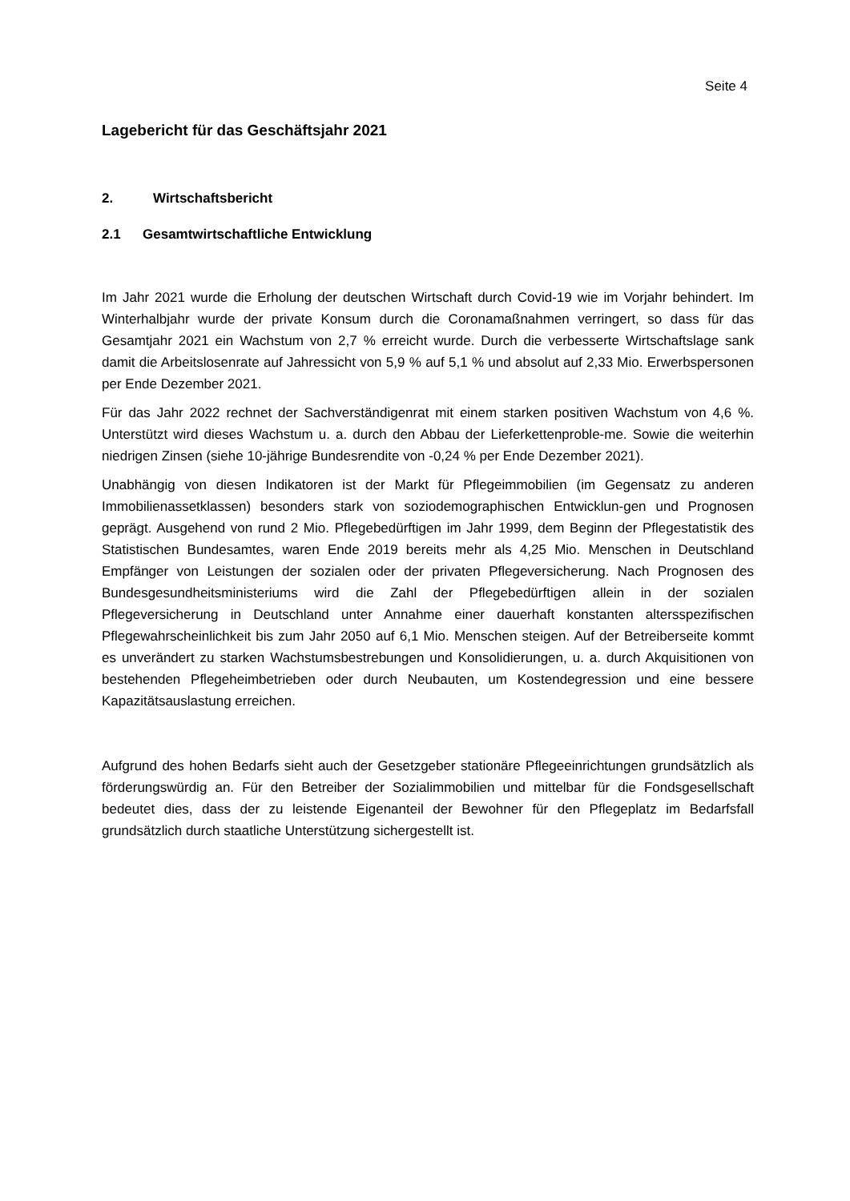Seite 4
Lagebericht für das Geschäftsjahr 2021
2. Wirtschaftsbericht
2.1 Gesamtwirtschaftliche Entwicklung
Im Jahr 2021 wurde die Erholung der deutschen Wirtschaft durch Covid-19 wie im Vorjahr behindert. Im Winterhalbjahr wurde der private Konsum durch die Coronamaßnahmen verringert, so dass für das Gesamtjahr 2021 ein Wachstum von 2,7 % erreicht wurde. Durch die verbesserte Wirtschaftslage sank damit die Arbeitslosenrate auf Jahressicht von 5,9 % auf 5,1 % und absolut auf 2,33 Mio. Erwerbspersonen per Ende Dezember 2021.
Für das Jahr 2022 rechnet der Sachverständigenrat mit einem starken positiven Wachstum von 4,6 %. Unterstützt wird dieses Wachstum u. a. durch den Abbau der Lieferkettenproble-me. Sowie die weiterhin niedrigen Zinsen (siehe 10-jährige Bundesrendite von -0,24 % per Ende Dezember 2021).
Unabhängig von diesen Indikatoren ist der Markt für Pflegeimmobilien (im Gegensatz zu anderen Immobilienassetklassen) besonders stark von soziodemographischen Entwicklun-gen und Prognosen geprägt. Ausgehend von rund 2 Mio. Pflegebedürftigen im Jahr 1999, dem Beginn der Pflegestatistik des Statistischen Bundesamtes, waren Ende 2019 bereits mehr als 4,25 Mio. Menschen in Deutschland Empfänger von Leistungen der sozialen oder der privaten Pflegeversicherung. Nach Prognosen des Bundesgesundheitsministeriums wird die Zahl der Pflegebedürftigen allein in der sozialen Pflegeversicherung in Deutschland unter Annahme einer dauerhaft konstanten altersspezifischen Pflegewahrscheinlichkeit bis zum Jahr 2050 auf 6,1 Mio. Menschen steigen. Auf der Betreiberseite kommt es unverändert zu starken Wachstumsbestrebungen und Konsolidierungen, u. a. durch Akquisitionen von bestehenden Pflegeheimbetrieben oder durch Neubauten, um Kostendegression und eine bessere Kapazitätsauslastung erreichen.
Aufgrund des hohen Bedarfs sieht auch der Gesetzgeber stationäre Pflegeeinrichtungen grundsätzlich als förderungswürdig an. Für den Betreiber der Sozialimmobilien und mittelbar für die Fondsgesellschaft bedeutet dies, dass der zu leistende Eigenanteil der Bewohner für den Pflegeplatz im Bedarfsfall grundsätzlich durch staatliche Unterstützung sichergestellt ist.